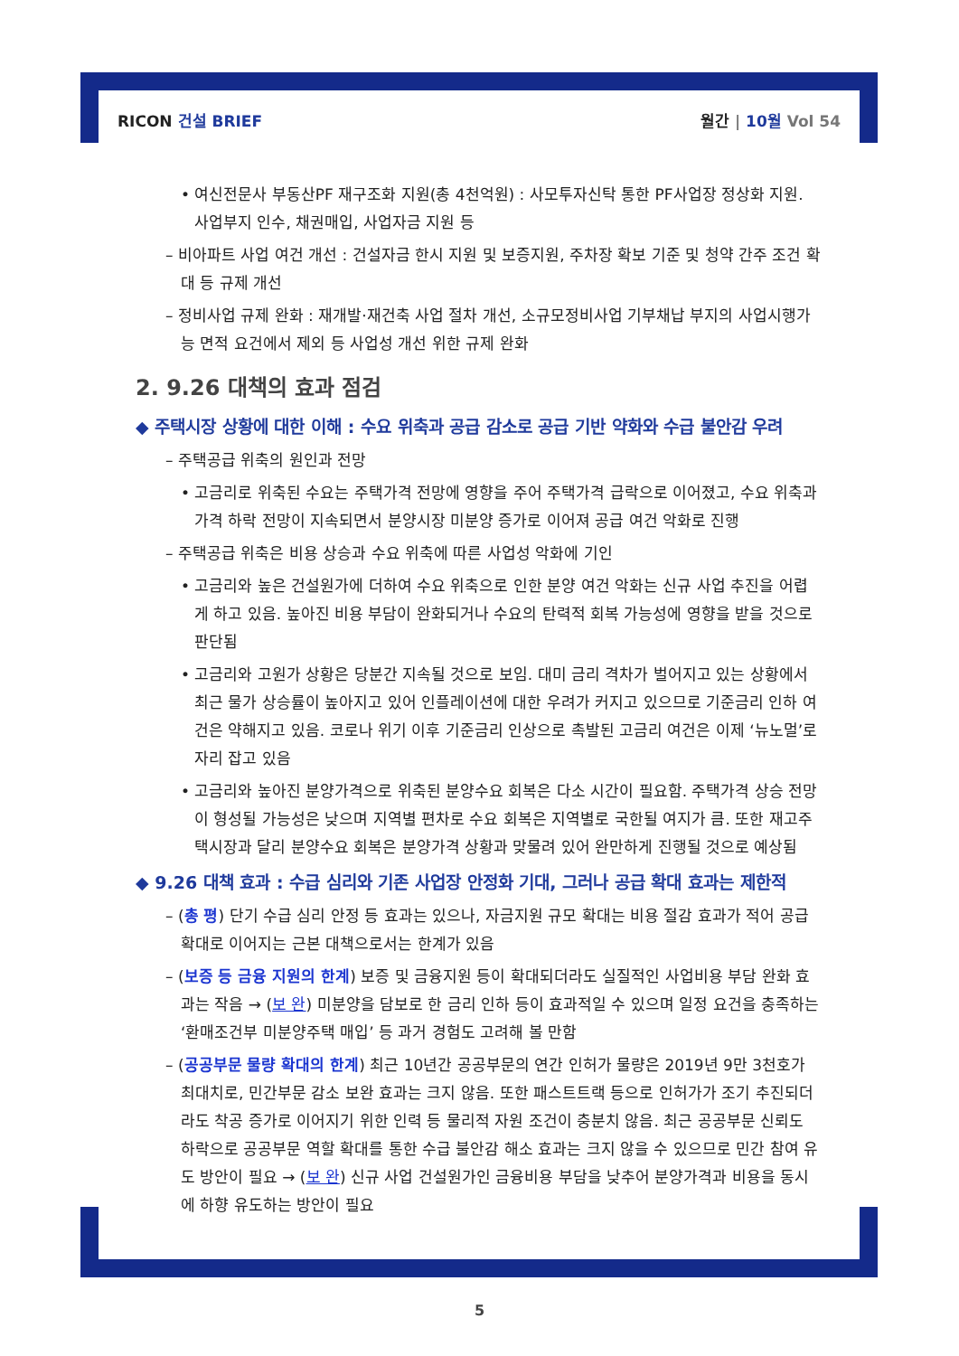RICON 건설 BRIEF 월간 | 10월 Vol 54
• 여신전문사 부동산PF 재구조화 지원(총 4천억원) : 사모투자신탁 통한 PF사업장 정상화 지원. 사업부지 인수, 채권매입, 사업자금 지원 등
– 비아파트 사업 여건 개선 : 건설자금 한시 지원 및 보증지원, 주차장 확보 기준 및 청약 간주 조건 확대 등 규제 개선
– 정비사업 규제 완화 : 재개발·재건축 사업 절차 개선, 소규모정비사업 기부채납 부지의 사업시행가능 면적 요건에서 제외 등 사업성 개선 위한 규제 완화
2. 9.26 대책의 효과 점검
◆ 주택시장 상황에 대한 이해 : 수요 위축과 공급 감소로 공급 기반 약화와 수급 불안감 우려
– 주택공급 위축의 원인과 전망
• 고금리로 위축된 수요는 주택가격 전망에 영향을 주어 주택가격 급락으로 이어졌고, 수요 위축과 가격 하락 전망이 지속되면서 분양시장 미분양 증가로 이어져 공급 여건 악화로 진행
– 주택공급 위축은 비용 상승과 수요 위축에 따른 사업성 악화에 기인
• 고금리와 높은 건설원가에 더하여 수요 위축으로 인한 분양 여건 악화는 신규 사업 추진을 어렵게 하고 있음. 높아진 비용 부담이 완화되거나 수요의 탄력적 회복 가능성에 영향을 받을 것으로 판단됨
• 고금리와 고원가 상황은 당분간 지속될 것으로 보임. 대미 금리 격차가 벌어지고 있는 상황에서 최근 물가 상승률이 높아지고 있어 인플레이션에 대한 우려가 커지고 있으므로 기준금리 인하 여건은 약해지고 있음. 코로나 위기 이후 기준금리 인상으로 촉발된 고금리 여건은 이제 ‘뉴노멀’로 자리 잡고 있음
• 고금리와 높아진 분양가격으로 위축된 분양수요 회복은 다소 시간이 필요함. 주택가격 상승 전망이 형성될 가능성은 낮으며 지역별 편차로 수요 회복은 지역별로 국한될 여지가 큼. 또한 재고주택시장과 달리 분양수요 회복은 분양가격 상황과 맞물려 있어 완만하게 진행될 것으로 예상됨
◆ 9.26 대책 효과 : 수급 심리와 기존 사업장 안정화 기대, 그러나 공급 확대 효과는 제한적
– (총 평) 단기 수급 심리 안정 등 효과는 있으나, 자금지원 규모 확대는 비용 절감 효과가 적어 공급 확대로 이어지는 근본 대책으로서는 한계가 있음
– (보증 등 금융 지원의 한계) 보증 및 금융지원 등이 확대되더라도 실질적인 사업비용 부담 완화 효과는 작음 → (보 완) 미분양을 담보로 한 금리 인하 등이 효과적일 수 있으며 일정 요건을 충족하는 ‘환매조건부 미분양주택 매입’ 등 과거 경험도 고려해 볼 만함
– (공공부문 물량 확대의 한계) 최근 10년간 공공부문의 연간 인허가 물량은 2019년 9만 3천호가 최대치로, 민간부문 감소 보완 효과는 크지 않음. 또한 패스트트랙 등으로 인허가가 조기 추진되더라도 착공 증가로 이어지기 위한 인력 등 물리적 자원 조건이 충분치 않음. 최근 공공부문 신뢰도 하락으로 공공부문 역할 확대를 통한 수급 불안감 해소 효과는 크지 않을 수 있으므로 민간 참여 유도 방안이 필요 → (보 완) 신규 사업 건설원가인 금융비용 부담을 낮추어 분양가격과 비용을 동시에 하향 유도하는 방안이 필요
5